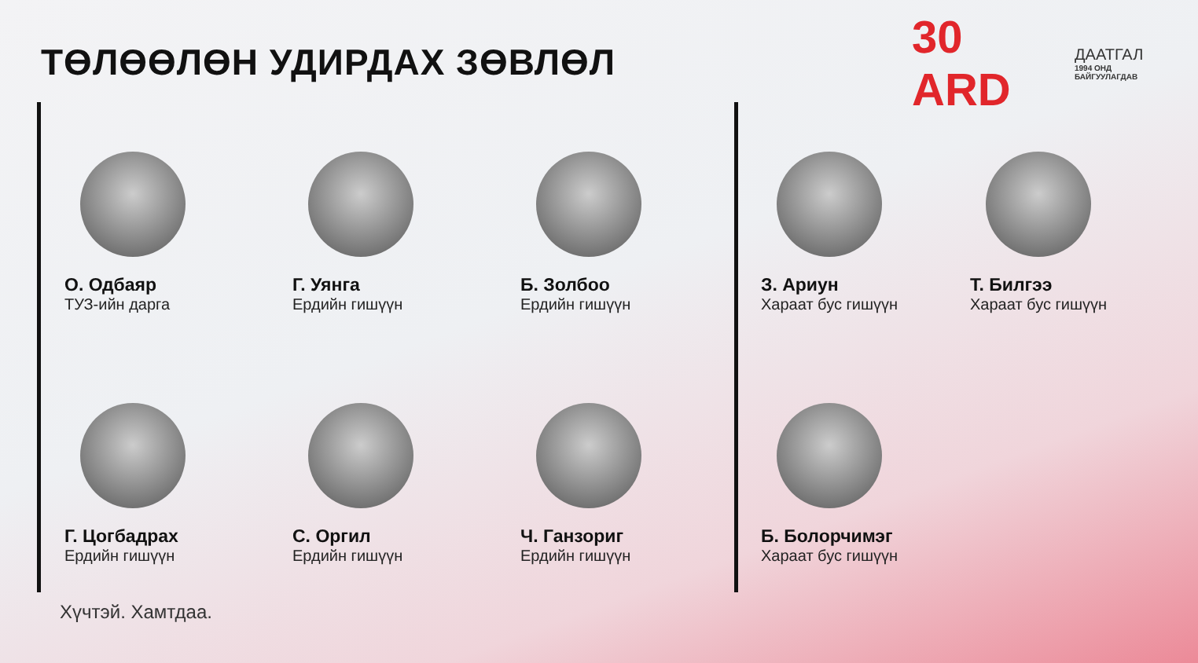ТӨЛӨӨЛӨН УДИРДАХ ЗӨВЛӨЛ
30 ARD ДААТГАЛ
1994 ОНД БАЙГУУЛАГДАВ
О. Одбаяр
ТУЗ-ийн дарга
Г. Уянга
Ердийн гишүүн
Б. Золбоо
Ердийн гишүүн
Г. Цогбадрах
Ердийн гишүүн
С. Оргил
Ердийн гишүүн
Ч. Ганзориг
Ердийн гишүүн
З. Ариун
Хараат бус гишүүн
Т. Билгээ
Хараат бус гишүүн
Б. Болорчимэг
Хараат бус гишүүн
Хүчтэй. Хамтдаа.